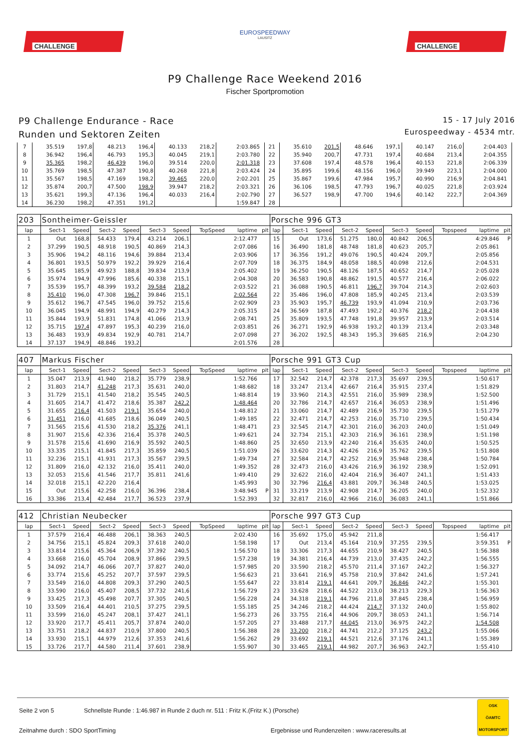CHALLENGE
EUROSPEEDWAY
LAUSITZ
CHALLENGE
P9 Challenge Race Weekend 2016
Fischer Sportpromotion
P9 Challenge Endurance - Race
Runden und Sektoren Zeiten
15 - 17 July 2016
Eurospeedway - 4534 mtr.
| 7 | 35.519 | 197,8 | 48.213 | 196,4 | 40.133 | 218,2 | | 2:03.865 | | 21 | 35.610 | 201,5 | 48.646 | 197,1 | 40.147 | 216,0 | | 2:04.403 | |
| 8 | 36.942 | 196,4 | 46.793 | 195,3 | 40.045 | 219,1 | | 2:03.780 | | 22 | 35.940 | 200,7 | 47.731 | 197,4 | 40.684 | 213,4 | | 2:04.355 | |
| 9 | 35.365 | 198,2 | 46.439 | 196,0 | 39.514 | 220,0 | | 2:01.318 | | 23 | 37.608 | 197,4 | 48.578 | 196,4 | 40.153 | 221,8 | | 2:06.339 | |
| 10 | 35.769 | 198,5 | 47.387 | 190,8 | 40.268 | 221,8 | | 2:03.424 | | 24 | 35.895 | 199,6 | 48.156 | 196,0 | 39.949 | 223,1 | | 2:04.000 | |
| 11 | 35.567 | 198,5 | 47.169 | 198,2 | 39.465 | 220,0 | | 2:02.201 | | 25 | 35.867 | 199,6 | 47.984 | 195,7 | 40.990 | 216,9 | | 2:04.841 | |
| 12 | 35.874 | 200,7 | 47.500 | 198,9 | 39.947 | 218,2 | | 2:03.321 | | 26 | 36.106 | 198,5 | 47.793 | 196,7 | 40.025 | 221,8 | | 2:03.924 | |
| 13 | 35.621 | 199,3 | 47.136 | 196,4 | 40.033 | 216,4 | | 2:02.790 | | 27 | 36.527 | 198,9 | 47.700 | 194,6 | 40.142 | 222,7 | | 2:04.369 | |
| 14 | 36.230 | 198,2 | 47.351 | 191,2 | | | | 1:59.847 | | 28 | | | | | | | | | |
| 203 | Sontheimer-Geissler | | | | | | | | | Porsche 996 GT3 | | | | | | | | | |
| lap | Sect-1 | Speed | Sect-2 | Speed | Sect-3 | Speed | TopSpeed | laptime | pit | lap | Sect-1 | Speed | Sect-2 | Speed | Sect-3 | Speed | Topspeed | laptime | pit |
| 1 | Out | 168,8 | 54.433 | 179,4 | 43.214 | 206,1 | | 2:12.477 | | 15 | Out | 173,6 | 51.275 | 180,0 | 40.842 | 206,5 | | 4:29.846 | P |
| 2 | 37.299 | 190,5 | 48.918 | 190,5 | 40.869 | 214,3 | | 2:07.086 | | 16 | 36.490 | 181,8 | 48.748 | 181,8 | 40.623 | 205,7 | | 2:05.861 | |
| 3 | 35.906 | 194,2 | 48.116 | 194,6 | 39.884 | 213,4 | | 2:03.906 | | 17 | 36.356 | 191,2 | 49.076 | 190,5 | 40.424 | 209,7 | | 2:05.856 | |
| 4 | 36.801 | 193,5 | 50.979 | 192,2 | 39.929 | 216,4 | | 2:07.709 | | 18 | 36.375 | 184,9 | 48.058 | 188,5 | 40.098 | 212,6 | | 2:04.531 | |
| 5 | 35.645 | 185,9 | 49.923 | 188,8 | 39.834 | 213,9 | | 2:05.402 | | 19 | 36.250 | 190,5 | 48.126 | 187,5 | 40.652 | 214,7 | | 2:05.028 | |
| 6 | 35.974 | 194,9 | 47.996 | 185,6 | 40.338 | 215,1 | | 2:04.308 | | 20 | 36.583 | 190,8 | 48.862 | 191,5 | 40.577 | 216,4 | | 2:06.022 | |
| 7 | 35.539 | 195,7 | 48.399 | 193,2 | 39.584 | 218,2 | | 2:03.522 | | 21 | 36.088 | 190,5 | 46.811 | 196,7 | 39.704 | 214,3 | | 2:02.603 | |
| 8 | 35.410 | 196,0 | 47.308 | 196,7 | 39.846 | 215,1 | | 2:02.564 | | 22 | 35.486 | 196,0 | 47.808 | 185,9 | 40.245 | 213,4 | | 2:03.539 | |
| 9 | 35.612 | 196,7 | 47.545 | 196,0 | 39.752 | 215,6 | | 2:02.909 | | 23 | 35.903 | 195,7 | 46.739 | 193,9 | 41.094 | 210,9 | | 2:03.736 | |
| 10 | 36.045 | 194,9 | 48.991 | 194,9 | 40.279 | 214,3 | | 2:05.315 | | 24 | 36.569 | 187,8 | 47.493 | 192,2 | 40.376 | 218,2 | | 2:04.438 | |
| 11 | 35.844 | 193,9 | 51.831 | 174,8 | 41.066 | 213,9 | | 2:08.741 | | 25 | 35.809 | 193,5 | 47.748 | 191,8 | 39.957 | 213,9 | | 2:03.514 | |
| 12 | 35.715 | 197,4 | 47.897 | 195,3 | 40.239 | 216,0 | | 2:03.851 | | 26 | 36.271 | 192,9 | 46.938 | 193,2 | 40.139 | 213,4 | | 2:03.348 | |
| 13 | 36.483 | 193,9 | 49.834 | 192,9 | 40.781 | 214,7 | | 2:07.098 | | 27 | 36.202 | 192,5 | 48.343 | 195,3 | 39.685 | 216,9 | | 2:04.230 | |
| 14 | 37.137 | 194,9 | 48.846 | 193,2 | | | | 2:01.576 | | 28 | | | | | | | | | |
| 407 | Markus Fischer | | | | | | | | | Porsche 991 GT3 Cup | | | | | | | | | |
| lap | Sect-1 | Speed | Sect-2 | Speed | Sect-3 | Speed | TopSpeed | laptime | pit | lap | Sect-1 | Speed | Sect-2 | Speed | Sect-3 | Speed | Topspeed | laptime | pit |
| 1 | 35.047 | 213,9 | 41.940 | 218,2 | 35.779 | 238,9 | | 1:52.766 | | 17 | 32.542 | 214,7 | 42.378 | 217,3 | 35.697 | 239,5 | | 1:50.617 | |
| 2 | 31.803 | 214,7 | 41.248 | 217,3 | 35.631 | 240,0 | | 1:48.682 | | 18 | 33.247 | 213,4 | 42.667 | 216,4 | 35.915 | 237,4 | | 1:51.829 | |
| 3 | 31.729 | 215,1 | 41.540 | 218,2 | 35.545 | 240,5 | | 1:48.814 | | 19 | 33.960 | 214,3 | 42.551 | 216,0 | 35.989 | 238,9 | | 1:52.500 | |
| 4 | 31.605 | 214,7 | 41.472 | 218,6 | 35.387 | 242,2 | | 1:48.464 | | 20 | 32.786 | 214,7 | 42.657 | 216,4 | 36.053 | 238,9 | | 1:51.496 | |
| 5 | 31.655 | 216,4 | 41.503 | 219,1 | 35.654 | 240,0 | | 1:48.812 | | 21 | 33.060 | 214,7 | 42.489 | 216,9 | 35.730 | 239,5 | | 1:51.279 | |
| 6 | 31.451 | 216,0 | 41.685 | 218,6 | 36.049 | 240,5 | | 1:49.185 | | 22 | 32.471 | 214,7 | 42.253 | 216,0 | 35.710 | 239,5 | | 1:50.434 | |
| 7 | 31.565 | 215,6 | 41.530 | 218,2 | 35.376 | 241,1 | | 1:48.471 | | 23 | 32.545 | 214,7 | 42.301 | 216,0 | 36.203 | 240,0 | | 1:51.049 | |
| 8 | 31.907 | 215,6 | 42.336 | 216,4 | 35.378 | 240,5 | | 1:49.621 | | 24 | 32.734 | 215,1 | 42.303 | 216,9 | 36.161 | 238,9 | | 1:51.198 | |
| 9 | 31.578 | 215,6 | 41.690 | 216,9 | 35.592 | 240,5 | | 1:48.860 | | 25 | 32.650 | 213,9 | 42.240 | 216,4 | 35.635 | 240,0 | | 1:50.525 | |
| 10 | 33.335 | 215,1 | 41.845 | 217,3 | 35.859 | 240,5 | | 1:51.039 | | 26 | 33.620 | 214,3 | 42.426 | 216,9 | 35.762 | 239,5 | | 1:51.808 | |
| 11 | 32.236 | 215,1 | 41.931 | 217,3 | 35.567 | 239,5 | | 1:49.734 | | 27 | 32.584 | 214,7 | 42.252 | 216,9 | 35.948 | 238,4 | | 1:50.784 | |
| 12 | 31.809 | 216,0 | 42.132 | 216,0 | 35.411 | 240,0 | | 1:49.352 | | 28 | 32.473 | 216,0 | 43.426 | 216,9 | 36.192 | 238,9 | | 1:52.091 | |
| 13 | 32.053 | 215,6 | 41.546 | 217,7 | 35.811 | 241,6 | | 1:49.410 | | 29 | 32.622 | 216,0 | 42.404 | 216,9 | 36.407 | 241,1 | | 1:51.433 | |
| 14 | 32.018 | 215,1 | 42.220 | 216,4 | | | | 1:45.993 | | 30 | 32.796 | 216,4 | 43.881 | 209,7 | 36.348 | 240,5 | | 1:53.025 | |
| 15 | Out | 215,6 | 42.258 | 216,0 | 36.396 | 238,4 | | 3:48.945 | P | 31 | 33.219 | 213,9 | 42.908 | 214,7 | 36.205 | 240,0 | | 1:52.332 | |
| 16 | 33.386 | 213,4 | 42.484 | 217,7 | 36.523 | 237,9 | | 1:52.393 | | 32 | 32.817 | 216,0 | 42.966 | 216,0 | 36.083 | 241,1 | | 1:51.866 | |
| 412 | Christian Neubecker | | | | | | | | | Porsche 997 GT3 Cup | | | | | | | | | |
| lap | Sect-1 | Speed | Sect-2 | Speed | Sect-3 | Speed | TopSpeed | laptime | pit | lap | Sect-1 | Speed | Sect-2 | Speed | Sect-3 | Speed | Topspeed | laptime | pit |
| 1 | 37.579 | 216,4 | 46.488 | 206,1 | 38.363 | 240,5 | | 2:02.430 | | 16 | 35.692 | 175,0 | 45.942 | 211,8 | | | | 1:56.417 | |
| 2 | 34.756 | 215,1 | 45.824 | 209,3 | 37.618 | 240,0 | | 1:58.198 | | 17 | Out | 213,4 | 45.164 | 210,9 | 37.255 | 239,5 | | 3:59.351 | P |
| 3 | 33.814 | 215,6 | 45.364 | 206,9 | 37.392 | 240,5 | | 1:56.570 | | 18 | 33.306 | 217,3 | 44.655 | 210,9 | 38.427 | 240,5 | | 1:56.388 | |
| 4 | 33.668 | 216,0 | 45.704 | 208,9 | 37.866 | 239,5 | | 1:57.238 | | 19 | 34.381 | 216,4 | 44.739 | 213,0 | 37.435 | 242,2 | | 1:56.555 | |
| 5 | 34.092 | 214,7 | 46.066 | 207,7 | 37.827 | 240,0 | | 1:57.985 | | 20 | 33.590 | 218,2 | 45.570 | 211,4 | 37.167 | 242,2 | | 1:56.327 | |
| 6 | 33.774 | 215,6 | 45.252 | 207,7 | 37.597 | 239,5 | | 1:56.623 | | 21 | 33.641 | 216,9 | 45.758 | 210,9 | 37.842 | 241,6 | | 1:57.241 | |
| 7 | 33.549 | 216,0 | 44.808 | 209,3 | 37.290 | 240,5 | | 1:55.647 | | 22 | 33.814 | 219,1 | 44.641 | 209,7 | 36.846 | 242,2 | | 1:55.301 | |
| 8 | 33.590 | 216,0 | 45.407 | 208,5 | 37.732 | 241,6 | | 1:56.729 | | 23 | 33.628 | 218,6 | 44.522 | 213,0 | 38.213 | 229,3 | | 1:56.363 | |
| 9 | 33.425 | 217,3 | 45.498 | 207,7 | 37.305 | 240,5 | | 1:56.228 | | 24 | 34.318 | 219,1 | 44.796 | 211,8 | 37.845 | 238,4 | | 1:56.959 | |
| 10 | 33.509 | 216,4 | 44.401 | 210,5 | 37.275 | 239,5 | | 1:55.185 | | 25 | 34.246 | 218,2 | 44.424 | 214,7 | 37.132 | 240,0 | | 1:55.802 | |
| 11 | 33.599 | 216,0 | 45.247 | 208,1 | 37.427 | 241,1 | | 1:56.273 | | 26 | 33.755 | 216,4 | 44.906 | 209,7 | 38.053 | 241,1 | | 1:56.714 | |
| 12 | 33.920 | 217,7 | 45.411 | 205,7 | 37.874 | 240,0 | | 1:57.205 | | 27 | 33.488 | 217,7 | 44.045 | 213,0 | 36.975 | 242,2 | | 1:54.508 | |
| 13 | 33.751 | 218,2 | 44.837 | 210,9 | 37.800 | 240,5 | | 1:56.388 | | 28 | 33.200 | 218,2 | 44.741 | 212,2 | 37.125 | 243,2 | | 1:55.066 | |
| 14 | 33.930 | 215,1 | 44.979 | 212,6 | 37.353 | 241,6 | | 1:56.262 | | 29 | 33.692 | 219,1 | 44.521 | 212,6 | 37.176 | 241,1 | | 1:55.389 | |
| 15 | 33.726 | 217,7 | 44.580 | 211,4 | 37.601 | 238,9 | | 1:55.907 | | 30 | 33.465 | 219,1 | 44.982 | 207,7 | 36.963 | 242,7 | | 1:55.410 | |
Seite 2 von 5 Schnellste Runde : 1:46.987 in Runde 2 duch nr. 511 : Fritz K.(Fritz K.) (Porsche)
Zeitnahme durch : SDO SportTiming Ergebnisse und Rundenzeiten : www.raceresults.at
OSK
ÖAMTC
MOTORSPORT